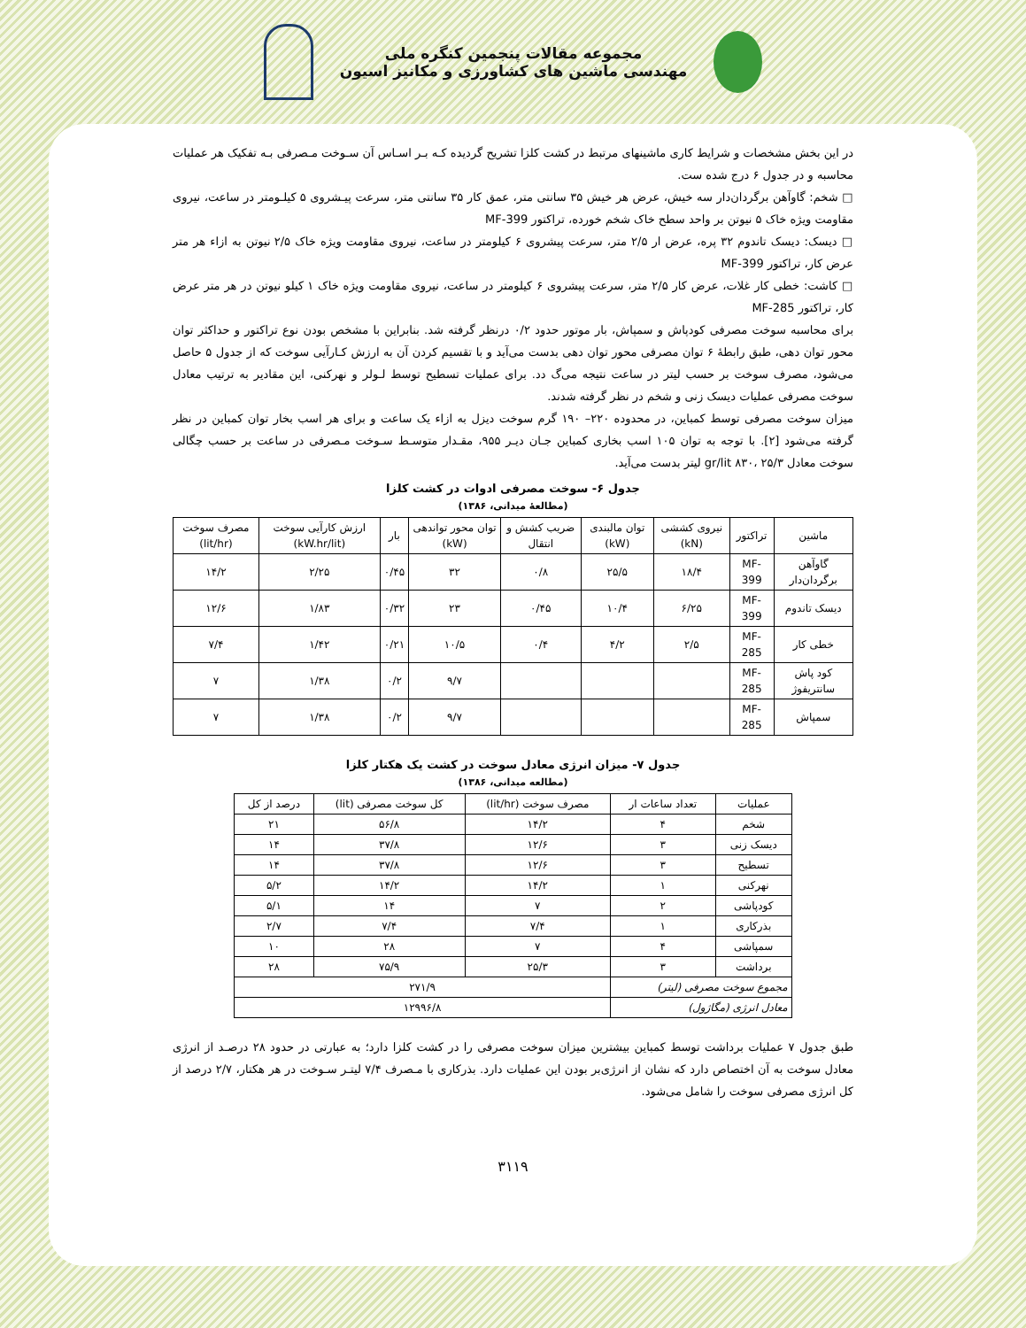مجموعه مقالات پنجمین کنگره ملی
مهندسی ماشین های کشاورزی و مکانیز اسیون
در این بخش مشخصات و شرایط کاری ماشینهای مرتبط در کشت کلزا تشریح گردیده کـه بـر اسـاس آن سـوخت مـصرفی بـه تفکیک هر عملیات محاسبه و در جدول ۶ درج شده ست.
□ شخم: گاوآهن برگردان‌دار سه خیش، عرض هر خیش ۳۵ سانتی متر، عمق کار ۳۵ سانتی متر، سرعت پیـشروی ۵ کیلـومتر در ساعت، نیروی مقاومت ویژه خاک ۵ نیوتن بر واحد سطح خاک شخم خورده، تراکتور MF-399
□ دیسک: دیسک تاندوم ۳۲ پره، عرض ار ۲/۵ متر، سرعت پیشروی ۶ کیلومتر در ساعت، نیروی مقاومت ویژه خاک ۲/۵ نیوتن به ازاء هر متر عرض کار، تراکتور MF-399
□ کاشت: خطی کار غلات، عرض کار ۲/۵ متر، سرعت پیشروی ۶ کیلومتر در ساعت، نیروی مقاومت ویژه خاک ۱ کیلو نیوتن در هر متر عرض کار، تراکتور MF-285
برای محاسبه سوخت مصرفی کودپاش و سمپاش، بار موتور حدود ۰/۲ درنظر گرفته شد. بنابراین با مشخص بودن نوع تراکتور و حداکثر توان محور توان دهی، طبق رابطهٔ ۶ توان مصرفی محور توان دهی بدست می‌آید و با تقسیم کردن آن به ارزش کـارآیی سوخت که از جدول ۵ حاصل می‌شود، مصرف سوخت بر حسب لیتر در ساعت نتیجه می‌گ دد. برای عملیات تسطیح توسط لـولر و نهرکنی، این مقادیر به ترتیب معادل سوخت مصرفی عملیات دیسک زنی و شخم در نظر گرفته شدند.
میزان سوخت مصرفی توسط کمباین، در محدوده ۲۲۰– ۱۹۰ گرم سوخت دیزل به ازاء یک ساعت و برای هر اسب بخار توان کمباین در نظر گرفته می‌شود [۲]. با توجه به توان ۱۰۵ اسب بخاری کمباین جـان دیـر ۹۵۵، مقـدار متوسـط سـوخت مـصرفی در ساعت بر حسب چگالی سوخت معادل gr/lit ۸۳۰، ۲۵/۳ لیتر بدست می‌آید.
جدول ۶- سوخت مصرفی ادوات در کشت کلزا
(مطالعهٔ میدانی، ۱۳۸۶)
| ماشین | تراکتور | نیروی کششی (kN) | توان مالبندی (kW) | ضریب کشش و انتقال | توان محور تواندهی (kW) | بار | ارزش کارآیی سوخت (kW.hr/lit) | مصرف سوخت (lit/hr) |
| --- | --- | --- | --- | --- | --- | --- | --- | --- |
| گاوآهن برگردان‌دار | MF-399 | ۱۸/۴ | ۲۵/۵ | ۰/۸ | ۳۲ | ۰/۴۵ | ۲/۲۵ | ۱۴/۲ |
| دیسک تاندوم | MF-399 | ۶/۲۵ | ۱۰/۴ | ۰/۴۵ | ۲۳ | ۰/۳۲ | ۱/۸۳ | ۱۲/۶ |
| خطی کار | MF-285 | ۲/۵ | ۴/۲ | ۰/۴ | ۱۰/۵ | ۰/۲۱ | ۱/۴۲ | ۷/۴ |
| کود پاش سانتریفوژ | MF-285 | | | | ۹/۷ | ۰/۲ | ۱/۳۸ | ۷ |
| سمپاش | MF-285 | | | | ۹/۷ | ۰/۲ | ۱/۳۸ | ۷ |
جدول ۷- میزان انرژی معادل سوخت در کشت یک هکتار کلزا
(مطالعه میدانی، ۱۳۸۶)
| عملیات | تعداد ساعات ار | مصرف سوخت (lit/hr) | کل سوخت مصرفی (lit) | درصد از کل |
| --- | --- | --- | --- | --- |
| شخم | ۴ | ۱۴/۲ | ۵۶/۸ | ۲۱ |
| دیسک زنی | ۳ | ۱۲/۶ | ۳۷/۸ | ۱۴ |
| تسطیح | ۳ | ۱۲/۶ | ۳۷/۸ | ۱۴ |
| نهرکنی | ۱ | ۱۴/۲ | ۱۴/۲ | ۵/۲ |
| کودپاشی | ۲ | ۷ | ۱۴ | ۵/۱ |
| بذرکاری | ۱ | ۷/۴ | ۷/۴ | ۲/۷ |
| سمپاشی | ۴ | ۷ | ۲۸ | ۱۰ |
| برداشت | ۳ | ۲۵/۳ | ۷۵/۹ | ۲۸ |
| مجموع سوخت مصرفی (لیتر) | | ۲۷۱/۹ | | |
| معادل انرژی (مگاژول) | | ۱۲۹۹۶/۸ | | |
طبق جدول ۷ عملیات برداشت توسط کمباین بیشترین میزان سوخت مصرفی را در کشت کلزا دارد؛ به عبارتی در حدود ۲۸ درصـد از انرژی معادل سوخت به آن اختصاص دارد که نشان از انرژی‌بر بودن این عملیات دارد. بذرکاری با مـصرف ۷/۴ لیتـر سـوخت در هر هکتار، ۲/۷ درصد از کل انرژی مصرفی سوخت را شامل می‌شود.
۳۱۱۹